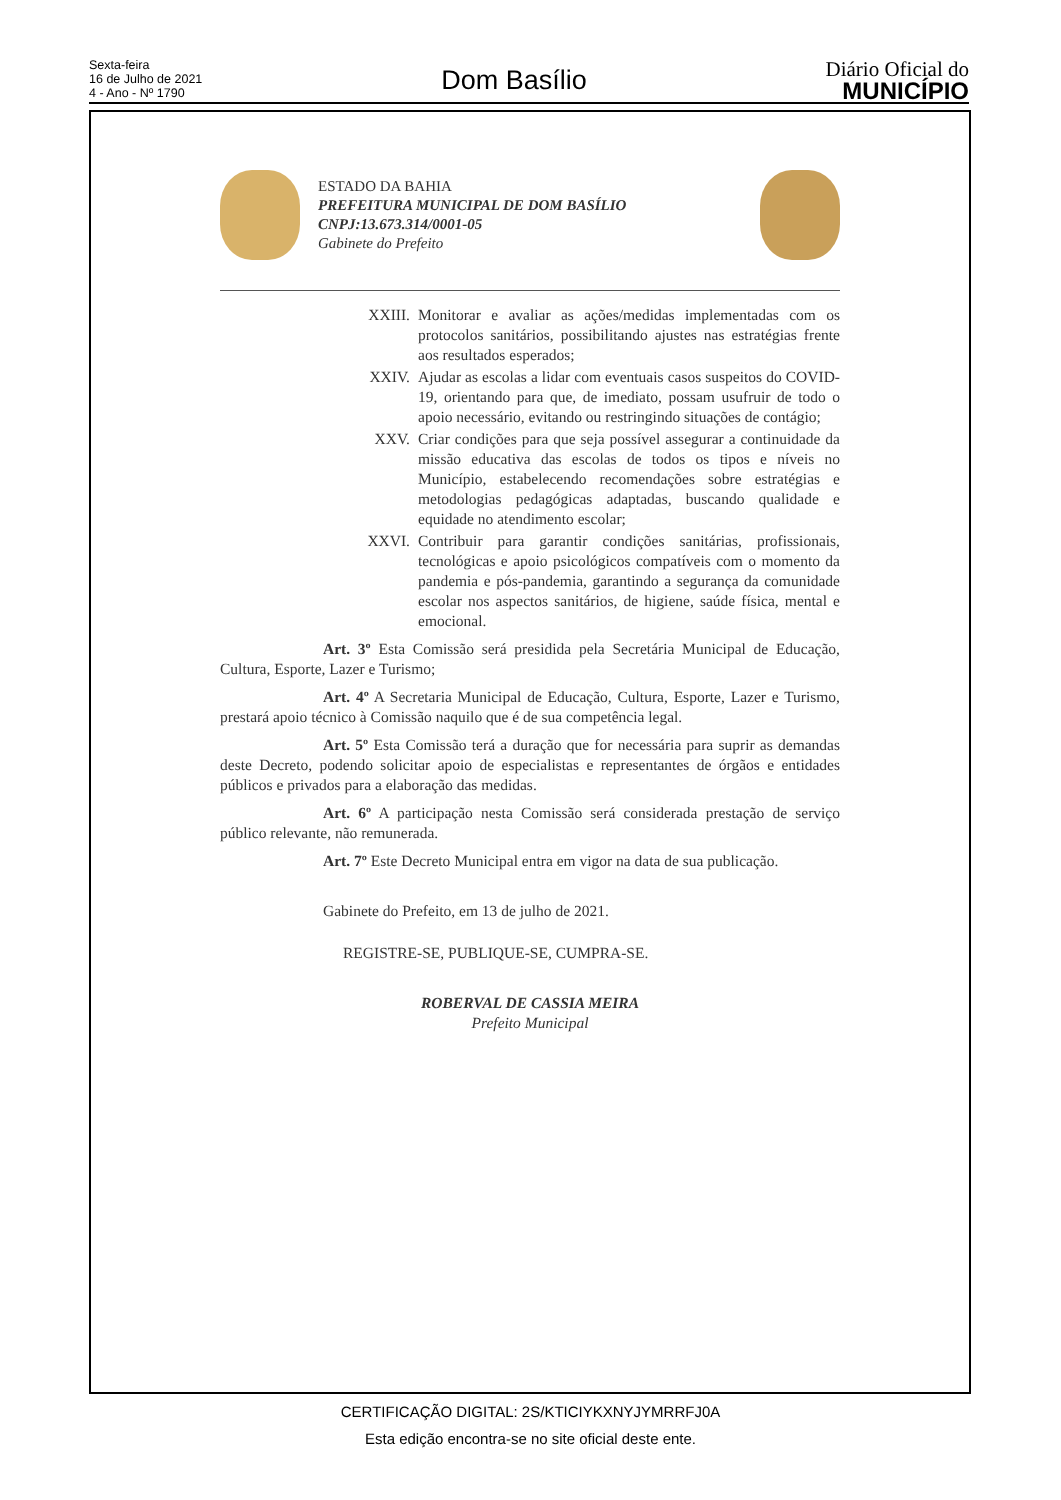Sexta-feira
16 de Julho de 2021
4 - Ano - Nº 1790
Dom Basílio
Diário Oficial do
MUNICÍPIO
ESTADO DA BAHIA
PREFEITURA MUNICIPAL DE DOM BASÍLIO
CNPJ:13.673.314/0001-05
Gabinete do Prefeito
XXIII. Monitorar e avaliar as ações/medidas implementadas com os protocolos sanitários, possibilitando ajustes nas estratégias frente aos resultados esperados;
XXIV. Ajudar as escolas a lidar com eventuais casos suspeitos do COVID-19, orientando para que, de imediato, possam usufruir de todo o apoio necessário, evitando ou restringindo situações de contágio;
XXV. Criar condições para que seja possível assegurar a continuidade da missão educativa das escolas de todos os tipos e níveis no Município, estabelecendo recomendações sobre estratégias e metodologias pedagógicas adaptadas, buscando qualidade e equidade no atendimento escolar;
XXVI. Contribuir para garantir condições sanitárias, profissionais, tecnológicas e apoio psicológicos compatíveis com o momento da pandemia e pós-pandemia, garantindo a segurança da comunidade escolar nos aspectos sanitários, de higiene, saúde física, mental e emocional.
Art. 3º Esta Comissão será presidida pela Secretária Municipal de Educação, Cultura, Esporte, Lazer e Turismo;
Art. 4º A Secretaria Municipal de Educação, Cultura, Esporte, Lazer e Turismo, prestará apoio técnico à Comissão naquilo que é de sua competência legal.
Art. 5º Esta Comissão terá a duração que for necessária para suprir as demandas deste Decreto, podendo solicitar apoio de especialistas e representantes de órgãos e entidades públicos e privados para a elaboração das medidas.
Art. 6º A participação nesta Comissão será considerada prestação de serviço público relevante, não remunerada.
Art. 7º Este Decreto Municipal entra em vigor na data de sua publicação.
Gabinete do Prefeito, em 13 de julho de 2021.
REGISTRE-SE, PUBLIQUE-SE, CUMPRA-SE.
ROBERVAL DE CASSIA MEIRA
Prefeito Municipal
CERTIFICAÇÃO DIGITAL: 2S/KTICIYKXNYJYMRRFJ0A
Esta edição encontra-se no site oficial deste ente.